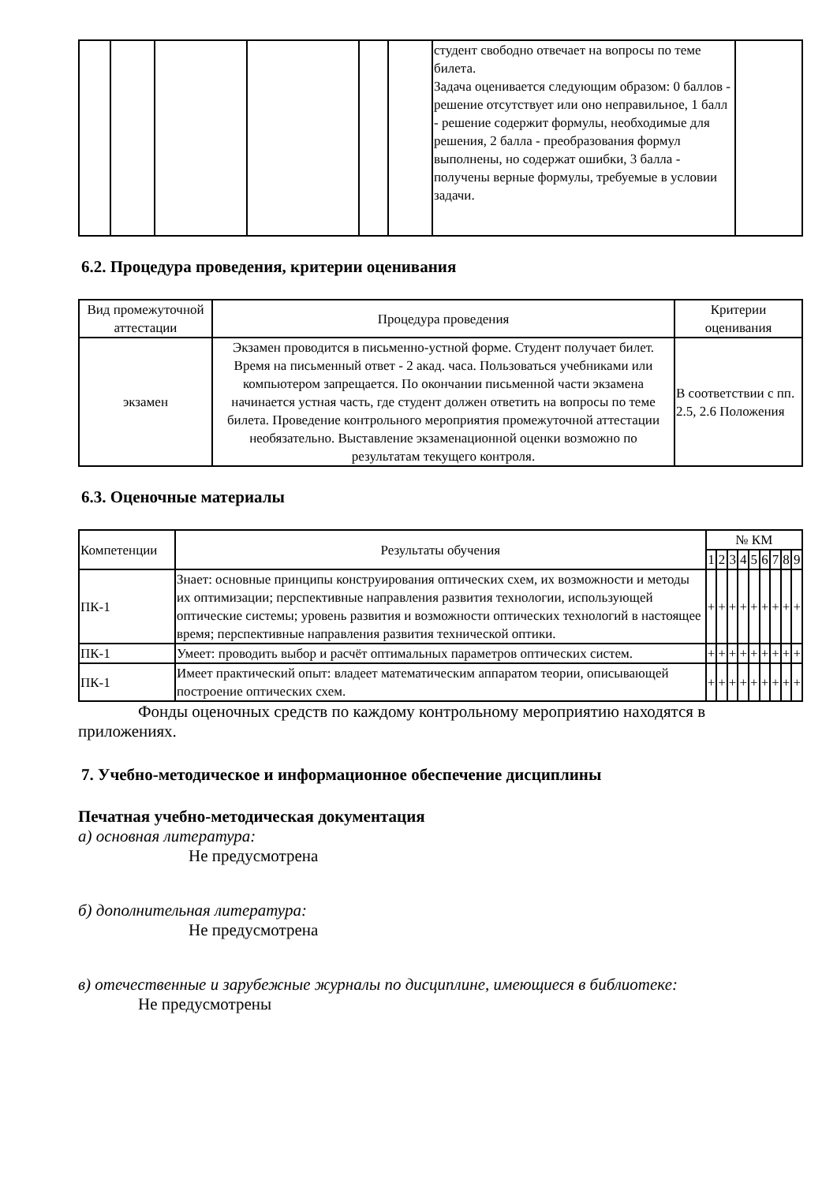| | | | | | | студент свободно отвечает на вопросы по теме билета. Задача оценивается следующим образом: 0 баллов - решение отсутствует или оно неправильное, 1 балл - решение содержит формулы, необходимые для решения, 2 балла - преобразования формул выполнены, но содержат ошибки, 3 балла - получены верные формулы, требуемые в условии задачи. | |
6.2. Процедура проведения, критерии оценивания
| Вид промежуточной аттестации | Процедура проведения | Критерии оценивания |
| --- | --- | --- |
| экзамен | Экзамен проводится в письменно-устной форме. Студент получает билет. Время на письменный ответ - 2 акад. часа. Пользоваться учебниками или компьютером запрещается. По окончании письменной части экзамена начинается устная часть, где студент должен ответить на вопросы по теме билета. Проведение контрольного мероприятия промежуточной аттестации необязательно. Выставление экзаменационной оценки возможно по результатам текущего контроля. | В соответствии с пп. 2.5, 2.6 Положения |
6.3. Оценочные материалы
| Компетенции | Результаты обучения | № КМ | | | | | | | | |
| --- | --- | --- | --- | --- | --- | --- | --- | --- | --- | --- |
| | | 1 | 2 | 3 | 4 | 5 | 6 | 7 | 8 | 9 |
| ПК-1 | Знает: основные принципы конструирования оптических схем, их возможности и методы их оптимизации; перспективные направления развития технологии, использующей оптические системы; уровень развития и возможности оптических технологий в настоящее время; перспективные направления развития технической оптики. | + | + | + | + | + | + | + | + | + |
| ПК-1 | Умеет: проводить выбор и расчёт оптимальных параметров оптических систем. | + | + | + | + | + | + | + | + | + |
| ПК-1 | Имеет практический опыт: владеет математическим аппаратом теории, описывающей построение оптических схем. | + | + | + | + | + | + | + | + | + |
Фонды оценочных средств по каждому контрольному мероприятию находятся в приложениях.
7. Учебно-методическое и информационное обеспечение дисциплины
Печатная учебно-методическая документация
а) основная литература:
Не предусмотрена
б) дополнительная литература:
Не предусмотрена
в) отечественные и зарубежные журналы по дисциплине, имеющиеся в библиотеке:
Не предусмотрены